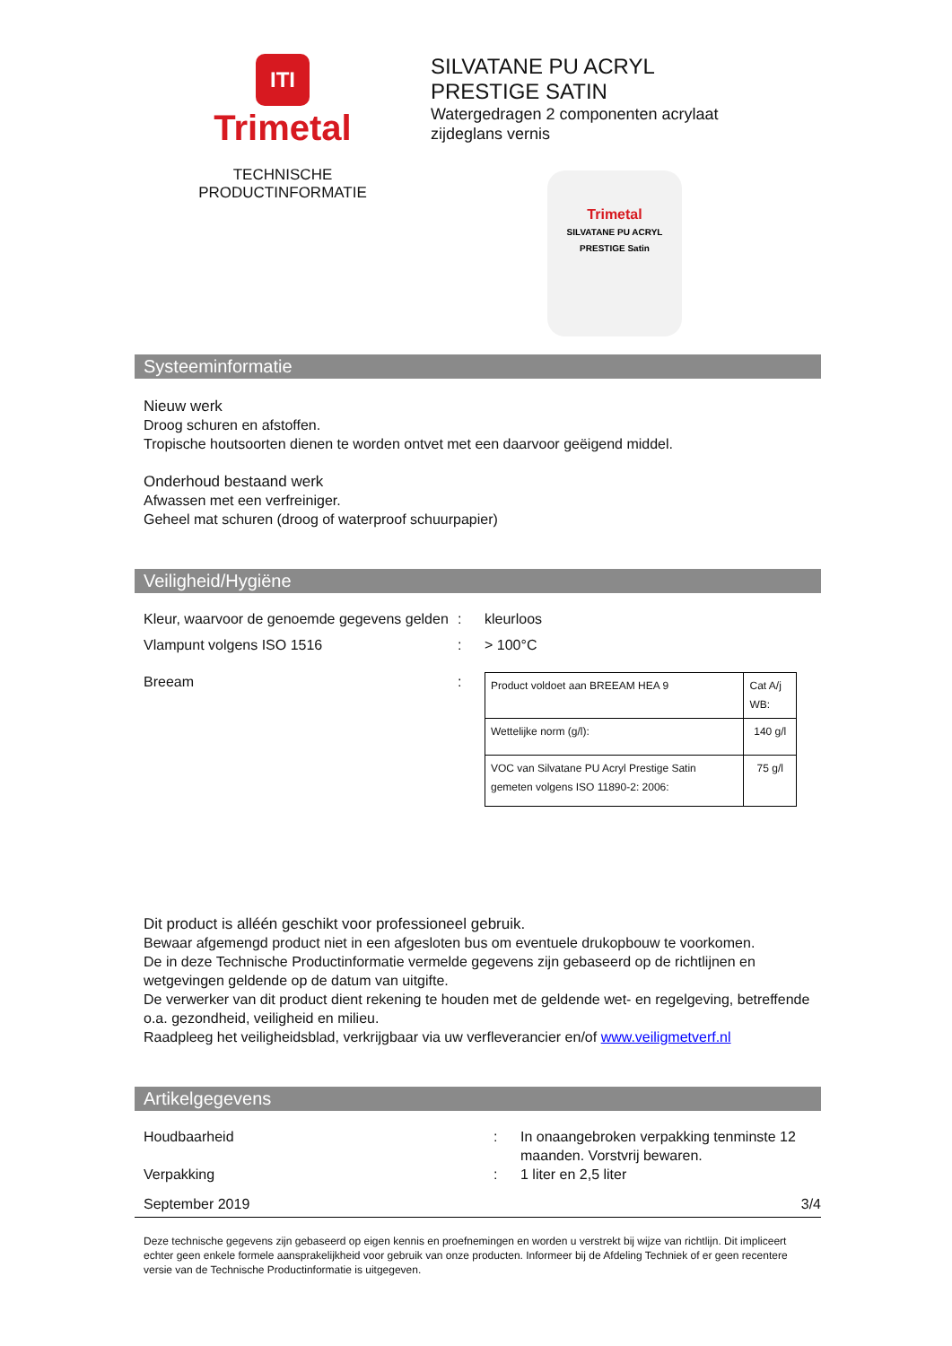ITI
Trimetal
TECHNISCHE
PRODUCTINFORMATIE
SILVATANE PU ACRYL
PRESTIGE SATIN
Watergedragen 2 componenten acrylaat
zijdeglans vernis
Trimetal
SILVATANE PU ACRYL PRESTIGE Satin
Systeeminformatie
Nieuw werk
Droog schuren en afstoffen.
Tropische houtsoorten dienen te worden ontvet met een daarvoor geëigend middel.
Onderhoud bestaand werk
Afwassen met een verfreiniger.
Geheel mat schuren (droog of waterproof schuurpapier)
Veiligheid/Hygiëne
Kleur, waarvoor de genoemde gegevens gelden
: kleurloos
Vlampunt volgens ISO 1516 : > 100°C
Breeam :
| Product voldoet aan BREEAM HEA 9 | Cat A/j WB: |
| Wettelijke norm (g/l): | 140 g/l |
| VOC van Silvatane PU Acryl Prestige Satin gemeten volgens ISO 11890-2: 2006: | 75 g/l |
Dit product is alléén geschikt voor professioneel gebruik.
Bewaar afgemengd product niet in een afgesloten bus om eventuele drukopbouw te voorkomen.
De in deze Technische Productinformatie vermelde gegevens zijn gebaseerd op de richtlijnen en wetgevingen geldende op de datum van uitgifte.
De verwerker van dit product dient rekening te houden met de geldende wet- en regelgeving, betreffende o.a. gezondheid, veiligheid en milieu.
Raadpleeg het veiligheidsblad, verkrijgbaar via uw verfleverancier en/of www.veiligmetverf.nl
Artikelgegevens
Houdbaarheid : In onaangebroken verpakking tenminste 12 maanden. Vorstvrij bewaren.
Verpakking : 1 liter en 2,5 liter
September 2019 3/4
Deze technische gegevens zijn gebaseerd op eigen kennis en proefnemingen en worden u verstrekt bij wijze van richtlijn. Dit impliceert echter geen enkele formele aansprakelijkheid voor gebruik van onze producten. Informeer bij de Afdeling Techniek of er geen recentere versie van de Technische Productinformatie is uitgegeven.